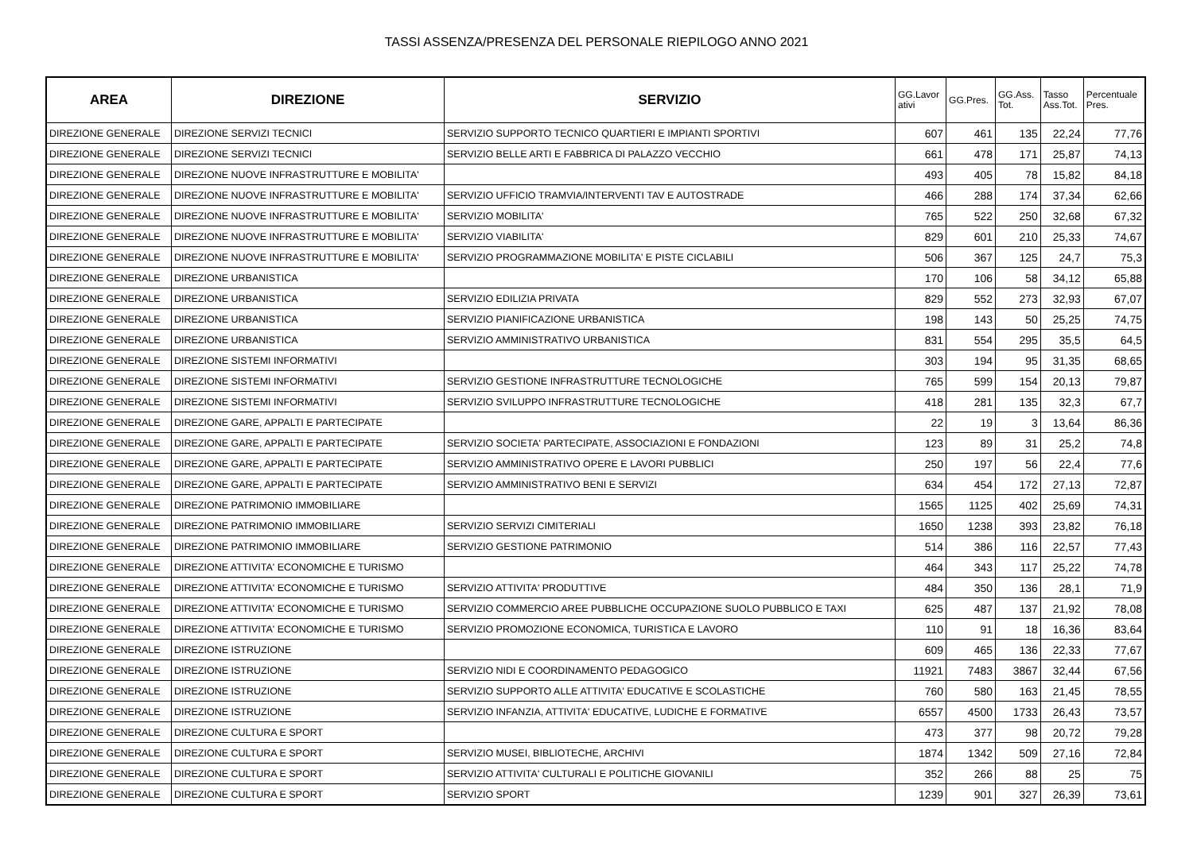TASSI ASSENZA/PRESENZA DEL PERSONALE RIEPILOGO ANNO 2021
| AREA | DIREZIONE | SERVIZIO | GG.Lavor ativi | GG.Pres. | GG.Ass. Tot. | Tasso Ass.Tot. | Percentuale Pres. |
| --- | --- | --- | --- | --- | --- | --- | --- |
| DIREZIONE GENERALE | DIREZIONE SERVIZI TECNICI | SERVIZIO SUPPORTO TECNICO QUARTIERI E IMPIANTI SPORTIVI | 607 | 461 | 135 | 22,24 | 77,76 |
| DIREZIONE GENERALE | DIREZIONE SERVIZI TECNICI | SERVIZIO BELLE ARTI E FABBRICA DI PALAZZO VECCHIO | 661 | 478 | 171 | 25,87 | 74,13 |
| DIREZIONE GENERALE | DIREZIONE NUOVE INFRASTRUTTURE E MOBILITA' | | 493 | 405 | 78 | 15,82 | 84,18 |
| DIREZIONE GENERALE | DIREZIONE NUOVE INFRASTRUTTURE E MOBILITA' | SERVIZIO UFFICIO TRAMVIA/INTERVENTI TAV E AUTOSTRADE | 466 | 288 | 174 | 37,34 | 62,66 |
| DIREZIONE GENERALE | DIREZIONE NUOVE INFRASTRUTTURE E MOBILITA' | SERVIZIO MOBILITA' | 765 | 522 | 250 | 32,68 | 67,32 |
| DIREZIONE GENERALE | DIREZIONE NUOVE INFRASTRUTTURE E MOBILITA' | SERVIZIO VIABILITA' | 829 | 601 | 210 | 25,33 | 74,67 |
| DIREZIONE GENERALE | DIREZIONE NUOVE INFRASTRUTTURE E MOBILITA' | SERVIZIO PROGRAMMAZIONE MOBILITA' E PISTE CICLABILI | 506 | 367 | 125 | 24,7 | 75,3 |
| DIREZIONE GENERALE | DIREZIONE URBANISTICA | | 170 | 106 | 58 | 34,12 | 65,88 |
| DIREZIONE GENERALE | DIREZIONE URBANISTICA | SERVIZIO EDILIZIA PRIVATA | 829 | 552 | 273 | 32,93 | 67,07 |
| DIREZIONE GENERALE | DIREZIONE URBANISTICA | SERVIZIO PIANIFICAZIONE URBANISTICA | 198 | 143 | 50 | 25,25 | 74,75 |
| DIREZIONE GENERALE | DIREZIONE URBANISTICA | SERVIZIO AMMINISTRATIVO URBANISTICA | 831 | 554 | 295 | 35,5 | 64,5 |
| DIREZIONE GENERALE | DIREZIONE SISTEMI INFORMATIVI | | 303 | 194 | 95 | 31,35 | 68,65 |
| DIREZIONE GENERALE | DIREZIONE SISTEMI INFORMATIVI | SERVIZIO GESTIONE INFRASTRUTTURE TECNOLOGICHE | 765 | 599 | 154 | 20,13 | 79,87 |
| DIREZIONE GENERALE | DIREZIONE SISTEMI INFORMATIVI | SERVIZIO SVILUPPO INFRASTRUTTURE TECNOLOGICHE | 418 | 281 | 135 | 32,3 | 67,7 |
| DIREZIONE GENERALE | DIREZIONE GARE, APPALTI E PARTECIPATE | | 22 | 19 | 3 | 13,64 | 86,36 |
| DIREZIONE GENERALE | DIREZIONE GARE, APPALTI E PARTECIPATE | SERVIZIO SOCIETA' PARTECIPATE, ASSOCIAZIONI E FONDAZIONI | 123 | 89 | 31 | 25,2 | 74,8 |
| DIREZIONE GENERALE | DIREZIONE GARE, APPALTI E PARTECIPATE | SERVIZIO AMMINISTRATIVO OPERE E LAVORI PUBBLICI | 250 | 197 | 56 | 22,4 | 77,6 |
| DIREZIONE GENERALE | DIREZIONE GARE, APPALTI E PARTECIPATE | SERVIZIO AMMINISTRATIVO BENI E SERVIZI | 634 | 454 | 172 | 27,13 | 72,87 |
| DIREZIONE GENERALE | DIREZIONE PATRIMONIO IMMOBILIARE | | 1565 | 1125 | 402 | 25,69 | 74,31 |
| DIREZIONE GENERALE | DIREZIONE PATRIMONIO IMMOBILIARE | SERVIZIO SERVIZI CIMITERIALI | 1650 | 1238 | 393 | 23,82 | 76,18 |
| DIREZIONE GENERALE | DIREZIONE PATRIMONIO IMMOBILIARE | SERVIZIO GESTIONE PATRIMONIO | 514 | 386 | 116 | 22,57 | 77,43 |
| DIREZIONE GENERALE | DIREZIONE ATTIVITA' ECONOMICHE E TURISMO | | 464 | 343 | 117 | 25,22 | 74,78 |
| DIREZIONE GENERALE | DIREZIONE ATTIVITA' ECONOMICHE E TURISMO | SERVIZIO ATTIVITA' PRODUTTIVE | 484 | 350 | 136 | 28,1 | 71,9 |
| DIREZIONE GENERALE | DIREZIONE ATTIVITA' ECONOMICHE E TURISMO | SERVIZIO COMMERCIO AREE PUBBLICHE OCCUPAZIONE SUOLO PUBBLICO E TAXI | 625 | 487 | 137 | 21,92 | 78,08 |
| DIREZIONE GENERALE | DIREZIONE ATTIVITA' ECONOMICHE E TURISMO | SERVIZIO PROMOZIONE ECONOMICA, TURISTICA E LAVORO | 110 | 91 | 18 | 16,36 | 83,64 |
| DIREZIONE GENERALE | DIREZIONE ISTRUZIONE | | 609 | 465 | 136 | 22,33 | 77,67 |
| DIREZIONE GENERALE | DIREZIONE ISTRUZIONE | SERVIZIO NIDI E COORDINAMENTO PEDAGOGICO | 11921 | 7483 | 3867 | 32,44 | 67,56 |
| DIREZIONE GENERALE | DIREZIONE ISTRUZIONE | SERVIZIO SUPPORTO ALLE ATTIVITA' EDUCATIVE E SCOLASTICHE | 760 | 580 | 163 | 21,45 | 78,55 |
| DIREZIONE GENERALE | DIREZIONE ISTRUZIONE | SERVIZIO INFANZIA, ATTIVITA' EDUCATIVE, LUDICHE E FORMATIVE | 6557 | 4500 | 1733 | 26,43 | 73,57 |
| DIREZIONE GENERALE | DIREZIONE CULTURA E SPORT | | 473 | 377 | 98 | 20,72 | 79,28 |
| DIREZIONE GENERALE | DIREZIONE CULTURA E SPORT | SERVIZIO MUSEI, BIBLIOTECHE, ARCHIVI | 1874 | 1342 | 509 | 27,16 | 72,84 |
| DIREZIONE GENERALE | DIREZIONE CULTURA E SPORT | SERVIZIO ATTIVITA' CULTURALI E POLITICHE GIOVANILI | 352 | 266 | 88 | 25 | 75 |
| DIREZIONE GENERALE | DIREZIONE CULTURA E SPORT | SERVIZIO SPORT | 1239 | 901 | 327 | 26,39 | 73,61 |